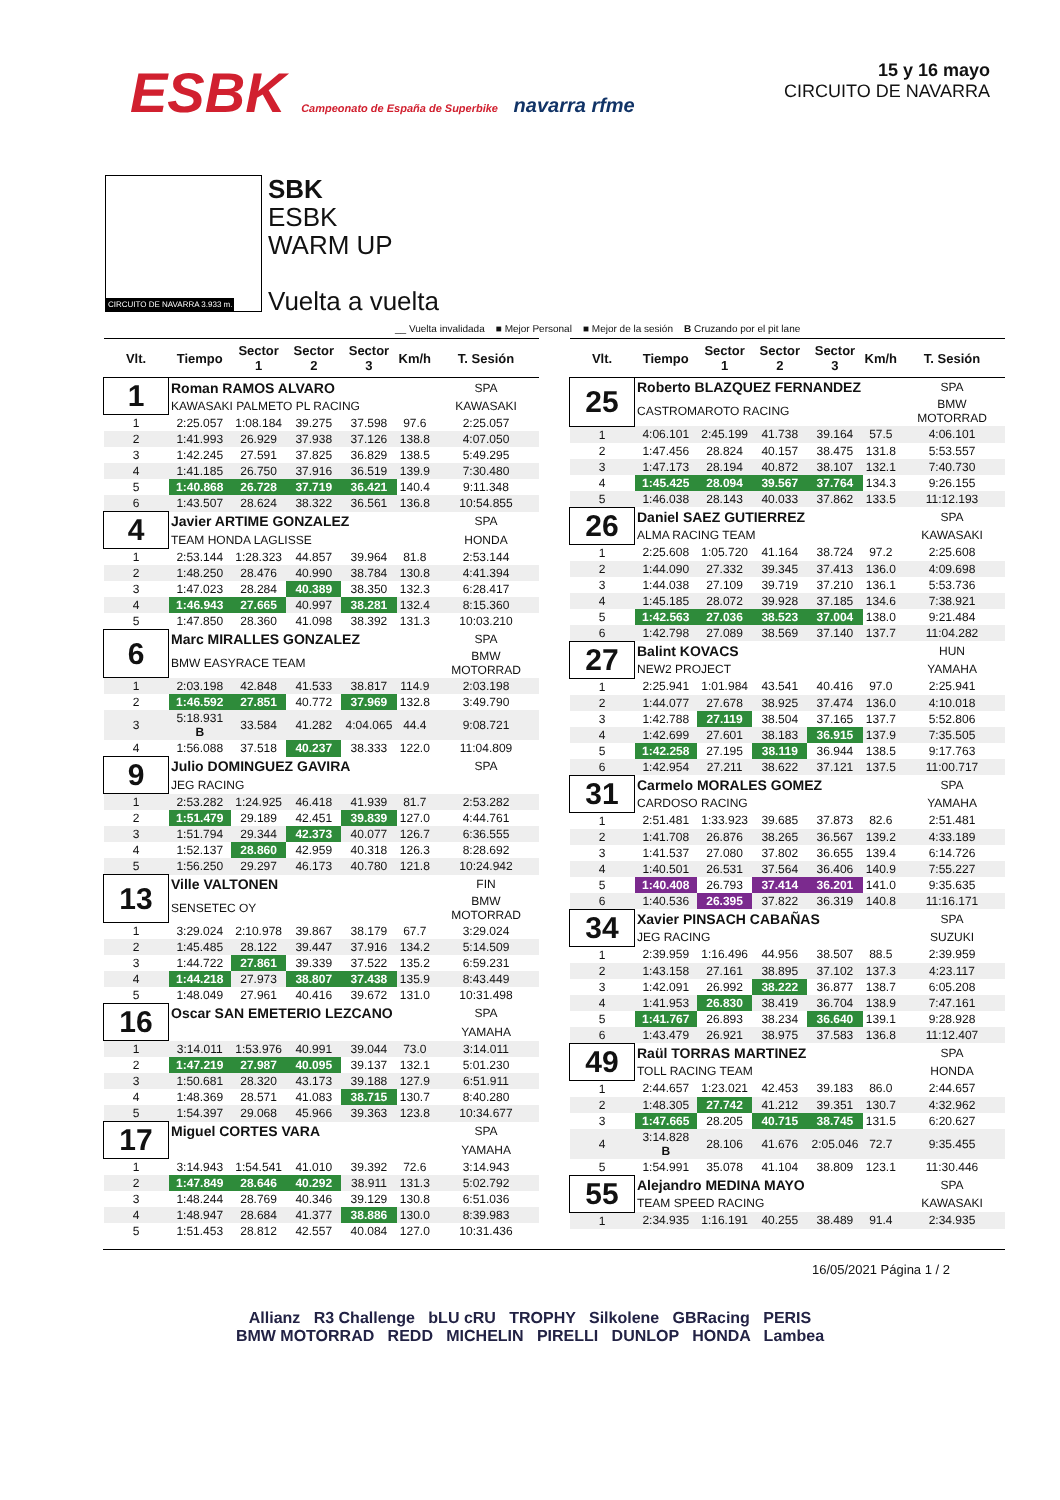ESBK Campeonato de España de Superbike navarra rfme
15 y 16 mayo
CIRCUITO DE NAVARRA
CIRCUITO DE NAVARRA 3.933 m.
SBK
ESBK
WARM UP
Vuelta a vuelta
__ Vuelta invalidada ■ Mejor Personal ■ Mejor de la sesión B Cruzando por el pit lane
| Vlt. | Tiempo | Sector 1 | Sector 2 | Sector 3 | Km/h | T. Sesión |
| --- | --- | --- | --- | --- | --- | --- |
| 1 | Roman RAMOS ALVARO | | | | | SPA |
| | KAWASAKI PALMETO PL RACING | | | | | KAWASAKI |
| 1 | 2:25.057 | 1:08.184 | 39.275 | 37.598 | 97.6 | 2:25.057 |
| 2 | 1:41.993 | 26.929 | 37.938 | 37.126 | 138.8 | 4:07.050 |
| 3 | 1:42.245 | 27.591 | 37.825 | 36.829 | 138.5 | 5:49.295 |
| 4 | 1:41.185 | 26.750 | 37.916 | 36.519 | 139.9 | 7:30.480 |
| 5 | 1:40.868 | 26.728 | 37.719 | 36.421 | 140.4 | 9:11.348 |
| 6 | 1:43.507 | 28.624 | 38.322 | 36.561 | 136.8 | 10:54.855 |
| 4 | Javier ARTIME GONZALEZ | | | | | SPA |
| | TEAM HONDA LAGLISSE | | | | | HONDA |
| 1 | 2:53.144 | 1:28.323 | 44.857 | 39.964 | 81.8 | 2:53.144 |
| 2 | 1:48.250 | 28.476 | 40.990 | 38.784 | 130.8 | 4:41.394 |
| 3 | 1:47.023 | 28.284 | 40.389 | 38.350 | 132.3 | 6:28.417 |
| 4 | 1:46.943 | 27.665 | 40.997 | 38.281 | 132.4 | 8:15.360 |
| 5 | 1:47.850 | 28.360 | 41.098 | 38.392 | 131.3 | 10:03.210 |
| 6 | Marc MIRALLES GONZALEZ | | | | | SPA |
| | BMW EASYRACE TEAM | | | | | BMW MOTORRAD |
| 1 | 2:03.198 | 42.848 | 41.533 | 38.817 | 114.9 | 2:03.198 |
| 2 | 1:46.592 | 27.851 | 40.772 | 37.969 | 132.8 | 3:49.790 |
| 3 | 5:18.931 B | 33.584 | 41.282 | 4:04.065 | 44.4 | 9:08.721 |
| 4 | 1:56.088 | 37.518 | 40.237 | 38.333 | 122.0 | 11:04.809 |
| 9 | Julio DOMINGUEZ GAVIRA | | | | | SPA |
| | JEG RACING | | | | | |
| 1 | 2:53.282 | 1:24.925 | 46.418 | 41.939 | 81.7 | 2:53.282 |
| 2 | 1:51.479 | 29.189 | 42.451 | 39.839 | 127.0 | 4:44.761 |
| 3 | 1:51.794 | 29.344 | 42.373 | 40.077 | 126.7 | 6:36.555 |
| 4 | 1:52.137 | 28.860 | 42.959 | 40.318 | 126.3 | 8:28.692 |
| 5 | 1:56.250 | 29.297 | 46.173 | 40.780 | 121.8 | 10:24.942 |
| 13 | Ville VALTONEN | | | | | FIN |
| | SENSETEC OY | | | | | BMW MOTORRAD |
| 1 | 3:29.024 | 2:10.978 | 39.867 | 38.179 | 67.7 | 3:29.024 |
| 2 | 1:45.485 | 28.122 | 39.447 | 37.916 | 134.2 | 5:14.509 |
| 3 | 1:44.722 | 27.861 | 39.339 | 37.522 | 135.2 | 6:59.231 |
| 4 | 1:44.218 | 27.973 | 38.807 | 37.438 | 135.9 | 8:43.449 |
| 5 | 1:48.049 | 27.961 | 40.416 | 39.672 | 131.0 | 10:31.498 |
| 16 | Oscar SAN EMETERIO LEZCANO | | | | | SPA |
| | | | | | | YAMAHA |
| 1 | 3:14.011 | 1:53.976 | 40.991 | 39.044 | 73.0 | 3:14.011 |
| 2 | 1:47.219 | 27.987 | 40.095 | 39.137 | 132.1 | 5:01.230 |
| 3 | 1:50.681 | 28.320 | 43.173 | 39.188 | 127.9 | 6:51.911 |
| 4 | 1:48.369 | 28.571 | 41.083 | 38.715 | 130.7 | 8:40.280 |
| 5 | 1:54.397 | 29.068 | 45.966 | 39.363 | 123.8 | 10:34.677 |
| 17 | Miguel CORTES VARA | | | | | SPA |
| | | | | | | YAMAHA |
| 1 | 3:14.943 | 1:54.541 | 41.010 | 39.392 | 72.6 | 3:14.943 |
| 2 | 1:47.849 | 28.646 | 40.292 | 38.911 | 131.3 | 5:02.792 |
| 3 | 1:48.244 | 28.769 | 40.346 | 39.129 | 130.8 | 6:51.036 |
| 4 | 1:48.947 | 28.684 | 41.377 | 38.886 | 130.0 | 8:39.983 |
| 5 | 1:51.453 | 28.812 | 42.557 | 40.084 | 127.0 | 10:31.436 |
| Vlt. | Tiempo | Sector 1 | Sector 2 | Sector 3 | Km/h | T. Sesión |
| --- | --- | --- | --- | --- | --- | --- |
| 25 | Roberto BLAZQUEZ FERNANDEZ | | | | | SPA |
| | CASTROMAROTO RACING | | | | | BMW MOTORRAD |
| 1 | 4:06.101 | 2:45.199 | 41.738 | 39.164 | 57.5 | 4:06.101 |
| 2 | 1:47.456 | 28.824 | 40.157 | 38.475 | 131.8 | 5:53.557 |
| 3 | 1:47.173 | 28.194 | 40.872 | 38.107 | 132.1 | 7:40.730 |
| 4 | 1:45.425 | 28.094 | 39.567 | 37.764 | 134.3 | 9:26.155 |
| 5 | 1:46.038 | 28.143 | 40.033 | 37.862 | 133.5 | 11:12.193 |
| 26 | Daniel SAEZ GUTIERREZ | | | | | SPA |
| | ALMA RACING TEAM | | | | | KAWASAKI |
| 1 | 2:25.608 | 1:05.720 | 41.164 | 38.724 | 97.2 | 2:25.608 |
| 2 | 1:44.090 | 27.332 | 39.345 | 37.413 | 136.0 | 4:09.698 |
| 3 | 1:44.038 | 27.109 | 39.719 | 37.210 | 136.1 | 5:53.736 |
| 4 | 1:45.185 | 28.072 | 39.928 | 37.185 | 134.6 | 7:38.921 |
| 5 | 1:42.563 | 27.036 | 38.523 | 37.004 | 138.0 | 9:21.484 |
| 6 | 1:42.798 | 27.089 | 38.569 | 37.140 | 137.7 | 11:04.282 |
| 27 | Balint KOVACS | | | | | HUN |
| | NEW2 PROJECT | | | | | YAMAHA |
| 1 | 2:25.941 | 1:01.984 | 43.541 | 40.416 | 97.0 | 2:25.941 |
| 2 | 1:44.077 | 27.678 | 38.925 | 37.474 | 136.0 | 4:10.018 |
| 3 | 1:42.788 | 27.119 | 38.504 | 37.165 | 137.7 | 5:52.806 |
| 4 | 1:42.699 | 27.601 | 38.183 | 36.915 | 137.9 | 7:35.505 |
| 5 | 1:42.258 | 27.195 | 38.119 | 36.944 | 138.5 | 9:17.763 |
| 6 | 1:42.954 | 27.211 | 38.622 | 37.121 | 137.5 | 11:00.717 |
| 31 | Carmelo MORALES GOMEZ | | | | | SPA |
| | CARDOSO RACING | | | | | YAMAHA |
| 1 | 2:51.481 | 1:33.923 | 39.685 | 37.873 | 82.6 | 2:51.481 |
| 2 | 1:41.708 | 26.876 | 38.265 | 36.567 | 139.2 | 4:33.189 |
| 3 | 1:41.537 | 27.080 | 37.802 | 36.655 | 139.4 | 6:14.726 |
| 4 | 1:40.501 | 26.531 | 37.564 | 36.406 | 140.9 | 7:55.227 |
| 5 | 1:40.408 | 26.793 | 37.414 | 36.201 | 141.0 | 9:35.635 |
| 6 | 1:40.536 | 26.395 | 37.822 | 36.319 | 140.8 | 11:16.171 |
| 34 | Xavier PINSACH CABAÑAS | | | | | SPA |
| | JEG RACING | | | | | SUZUKI |
| 1 | 2:39.959 | 1:16.496 | 44.956 | 38.507 | 88.5 | 2:39.959 |
| 2 | 1:43.158 | 27.161 | 38.895 | 37.102 | 137.3 | 4:23.117 |
| 3 | 1:42.091 | 26.992 | 38.222 | 36.877 | 138.7 | 6:05.208 |
| 4 | 1:41.953 | 26.830 | 38.419 | 36.704 | 138.9 | 7:47.161 |
| 5 | 1:41.767 | 26.893 | 38.234 | 36.640 | 139.1 | 9:28.928 |
| 6 | 1:43.479 | 26.921 | 38.975 | 37.583 | 136.8 | 11:12.407 |
| 49 | Raül TORRAS MARTINEZ | | | | | SPA |
| | TOLL RACING TEAM | | | | | HONDA |
| 1 | 2:44.657 | 1:23.021 | 42.453 | 39.183 | 86.0 | 2:44.657 |
| 2 | 1:48.305 | 27.742 | 41.212 | 39.351 | 130.7 | 4:32.962 |
| 3 | 1:47.665 | 28.205 | 40.715 | 38.745 | 131.5 | 6:20.627 |
| 4 | 3:14.828 B | 28.106 | 41.676 | 2:05.046 | 72.7 | 9:35.455 |
| 5 | 1:54.991 | 35.078 | 41.104 | 38.809 | 123.1 | 11:30.446 |
| 55 | Alejandro MEDINA MAYO | | | | | SPA |
| | TEAM SPEED RACING | | | | | KAWASAKI |
| 1 | 2:34.935 | 1:16.191 | 40.255 | 38.489 | 91.4 | 2:34.935 |
16/05/2021 Página 1 / 2
Allianz R3 Challenge bLU cRU TROPHY Silkolene GBRacing PERIS
BMW MOTORRAD REDD MICHELIN PIRELLI DUNLOP HONDA Lambea